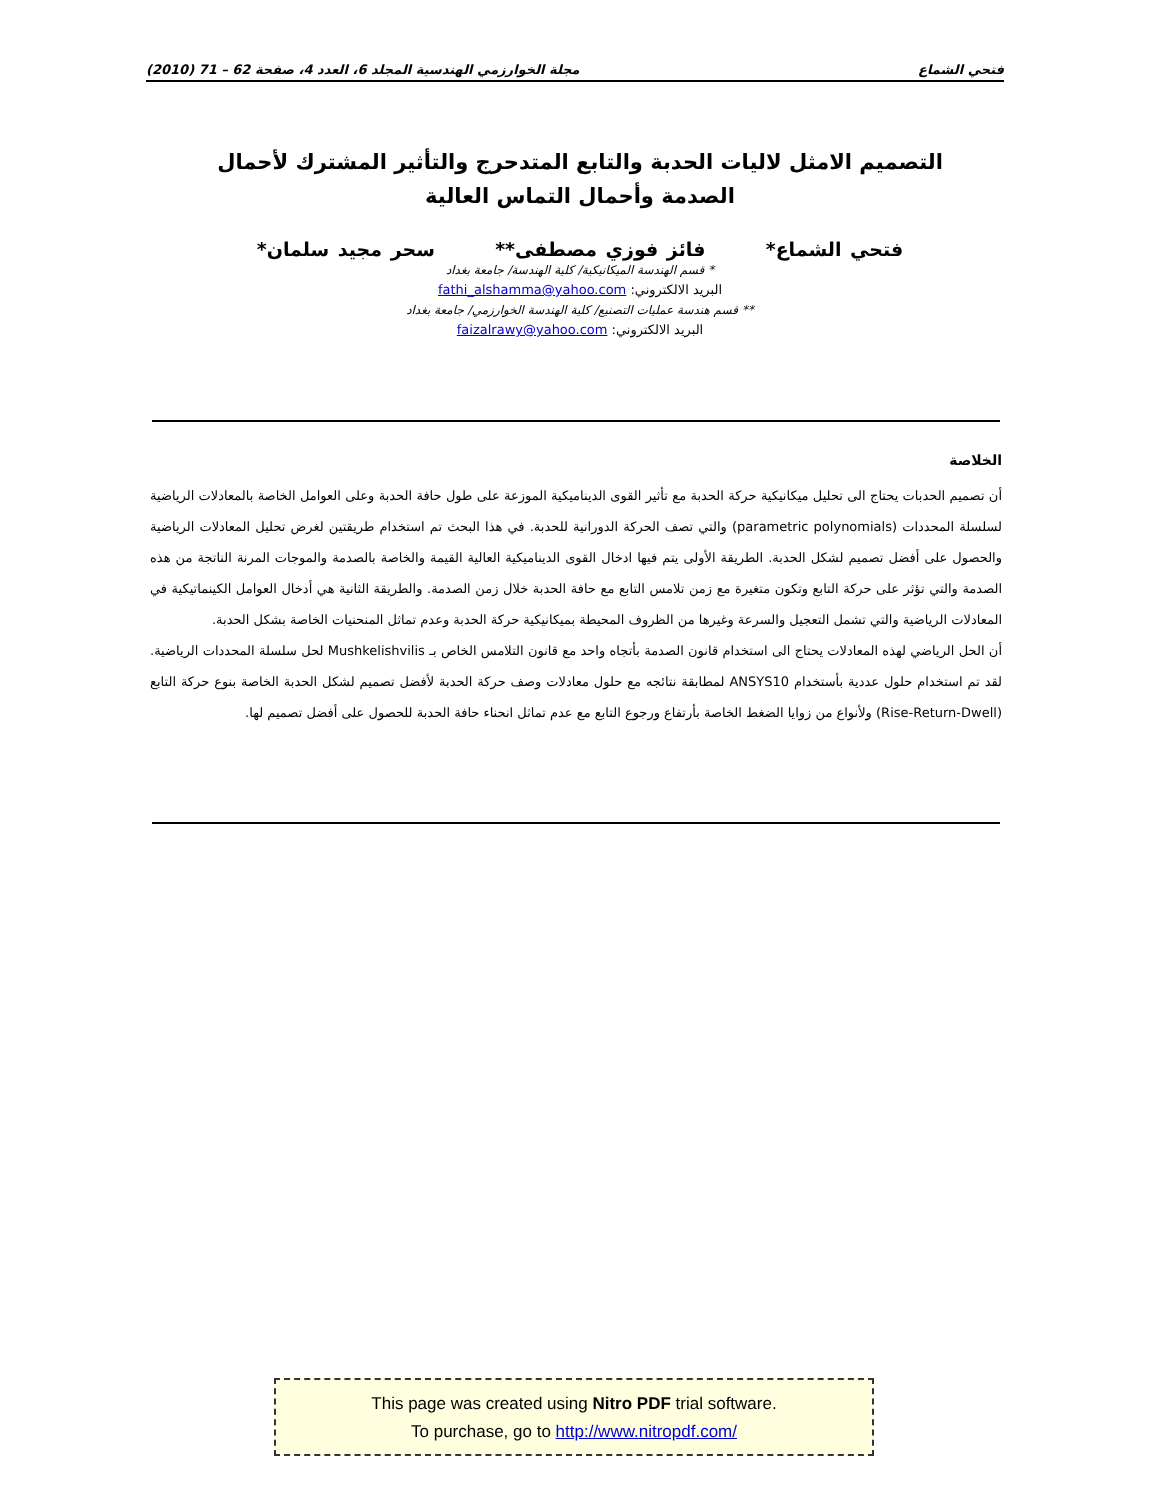فتحي الشماع مجلة الخوارزمي الهندسية المجلد 6، العدد 4، صفحة 62 – 71 (2010)
التصميم الامثل لاليات الحدبة والتابع المتدحرج والتأثير المشترك لأحمال
الصدمة وأحمال التماس العالية
فتحي الشماع* فائز فوزي مصطفى** سحر مجيد سلمان*
* قسم الهندسة الميكانيكية/ كلية الهندسة/ جامعة بغداد
البريد الالكتروني: fathi_alshamma@yahoo.com
** قسم هندسة عمليات التصنيع/ كلية الهندسة الخوارزمي/ جامعة بغداد
البريد الالكتروني: faizalrawy@yahoo.com
الخلاصة
أن تصميم الحدبات يحتاج الى تحليل ميكانيكية حركة الحدبة مع تأثير القوى الديناميكية الموزعة على طول حافة الحدبة وعلى العوامل الخاصة بالمعادلات الرياضية لسلسلة المحددات (parametric polynomials) والتي تصف الحركة الدورانية للحدبة. في هذا البحث تم استخدام طريقتين لغرض تحليل المعادلات الرياضية والحصول على أفضل تصميم لشكل الحدبة. الطريقة الأولى يتم فيها ادخال القوى الديناميكية العالية القيمة والخاصة بالصدمة والموجات المرنة الناتجة من هذه الصدمة والتي تؤثر على حركة التابع وتكون متغيرة مع زمن تلامس التابع مع حافة الحدبة خلال زمن الصدمة. والطريقة الثانية هي أدخال العوامل الكينماتيكية في المعادلات الرياضية والتي تشمل التعجيل والسرعة وغيرها من الظروف المحيطة بميكانيكية حركة الحدبة وعدم تماثل المنحنيات الخاصة بشكل الحدبة.
أن الحل الرياضي لهذه المعادلات يحتاج الى استخدام قانون الصدمة بأتجاه واحد مع قانون التلامس الخاص بـ Mushkelishvilis لحل سلسلة المحددات الرياضية. لقد تم استخدام حلول عددية بأستخدام ANSYS10 لمطابقة نتائجه مع حلول معادلات وصف حركة الحدبة لأفضل تصميم لشكل الحدبة الخاصة بنوع حركة التابع (Rise-Return-Dwell) ولأنواع من زوايا الضغط الخاصة بأرتفاع ورجوع التابع مع عدم تماثل انحناء حافة الحدبة للحصول على أفضل تصميم لها.
This page was created using Nitro PDF trial software.
To purchase, go to http://www.nitropdf.com/